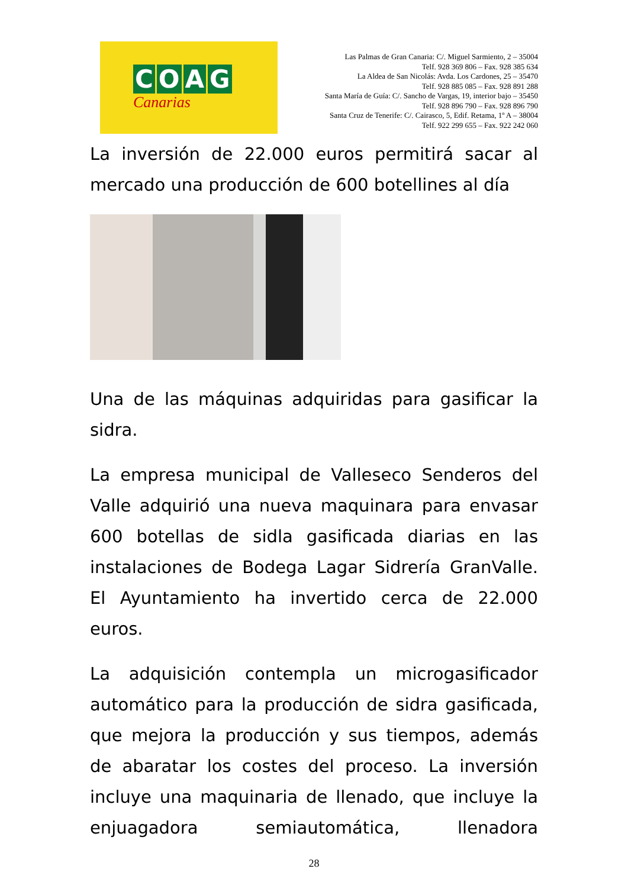COAG
Canarias
Las Palmas de Gran Canaria: C/. Miguel Sarmiento, 2 – 35004
Telf. 928 369 806 – Fax. 928 385 634
La Aldea de San Nicolás: Avda. Los Cardones, 25 – 35470
Telf. 928 885 085 – Fax. 928 891 288
Santa María de Guía: C/. Sancho de Vargas, 19, interior bajo – 35450
Telf. 928 896 790 – Fax. 928 896 790
Santa Cruz de Tenerife: C/. Cairasco, 5, Edif. Retama, 1º A – 38004
Telf. 922 299 655 – Fax. 922 242 060
La inversión de 22.000 euros permitirá sacar al mercado una producción de 600 botellines al día
Una de las máquinas adquiridas para gasificar la sidra.
La empresa municipal de Valleseco Senderos del Valle adquirió una nueva maquinara para envasar 600 botellas de sidla gasificada diarias en las instalaciones de Bodega Lagar Sidrería GranValle. El Ayuntamiento ha invertido cerca de 22.000 euros.
La adquisición contempla un microgasificador automático para la producción de sidra gasificada, que mejora la producción y sus tiempos, además de abaratar los costes del proceso. La inversión incluye una maquinaria de llenado, que incluye la enjuagadora semiautomática, llenadora
28